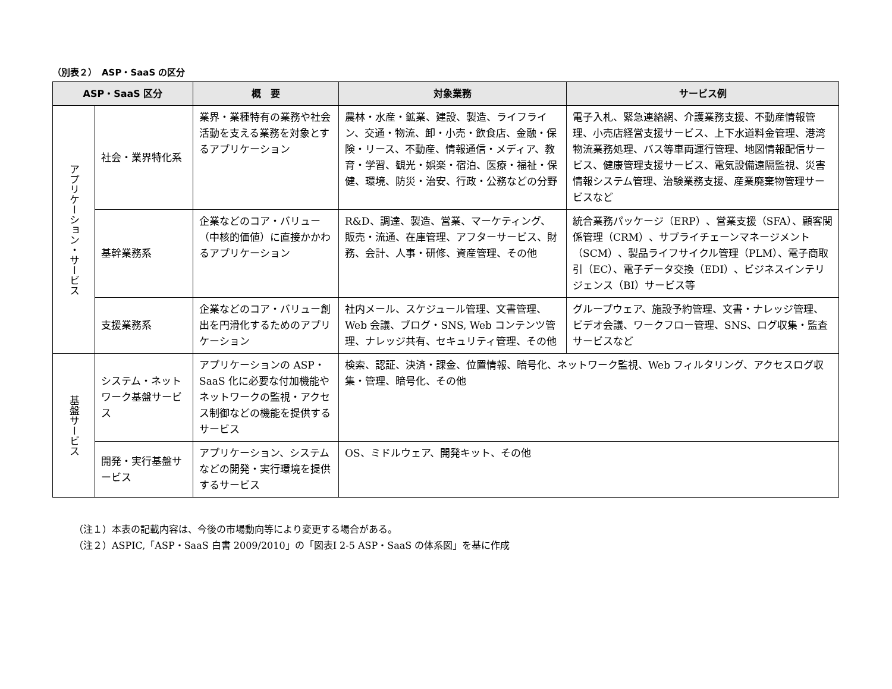（別表２）　ASP・SaaS の区分
| ASP・SaaS 区分 | | 概 要 | 対象業務 | サービス例 |
| --- | --- | --- | --- | --- |
| アプリケーション・サービス | 社会・業界特化系 | 業界・業種特有の業務や社会活動を支える業務を対象とするアプリケーション | 農林・水産・鉱業、建設、製造、ライフライン、交通・物流、卸・小売・飲食店、金融・保険・リース、不動産、情報通信・メディア、教育・学習、観光・娯楽・宿泊、医療・福祉・保健、環境、防災・治安、行政・公務などの分野 | 電子入札、緊急連絡網、介護業務支援、不動産情報管理、小売店経営支援サービス、上下水道料金管理、港湾物流業務処理、バス等車両運行管理、地図情報配信サービス、健康管理支援サービス、電気設備遠隔監視、災害情報システム管理、治験業務支援、産業廃棄物管理サービスなど |
| | 基幹業務系 | 企業などのコア・バリュー（中核的価値）に直接かかわるアプリケーション | R&D、調達、製造、営業、マーケティング、販売・流通、在庫管理、アフターサービス、財務、会計、人事・研修、資産管理、その他 | 統合業務パッケージ（ERP）、営業支援（SFA）、顧客関係管理（CRM）、サプライチェーンマネージメント（SCM）、製品ライフサイクル管理（PLM）、電子商取引（EC）、電子データ交換（EDI）、ビジネスインテリジェンス（BI）サービス等 |
| | 支援業務系 | 企業などのコア・バリュー創出を円滑化するためのアプリケーション | 社内メール、スケジュール管理、文書管理、Web 会議、ブログ・SNS, Web コンテンツ管理、ナレッジ共有、セキュリティ管理、その他 | グループウェア、施設予約管理、文書・ナレッジ管理、ビデオ会議、ワークフロー管理、SNS、ログ収集・監査サービスなど |
| 基盤サービス | システム・ネットワーク基盤サービス | アプリケーションの ASP・SaaS 化に必要な付加機能やネットワークの監視・アクセス制御などの機能を提供するサービス | 検索、認証、決済・課金、位置情報、暗号化、ネットワーク監視、Web フィルタリング、アクセスログ収集・管理、暗号化、その他 | |
| | 開発・実行基盤サービス | アプリケーション、システムなどの開発・実行環境を提供するサービス | OS、ミドルウェア、開発キット、その他 | |
（注１）本表の記載内容は、今後の市場動向等により変更する場合がある。
（注２）ASPIC,「ASP・SaaS 白書 2009/2010」の「図表Ⅰ 2-5 ASP・SaaS の体系図」を基に作成